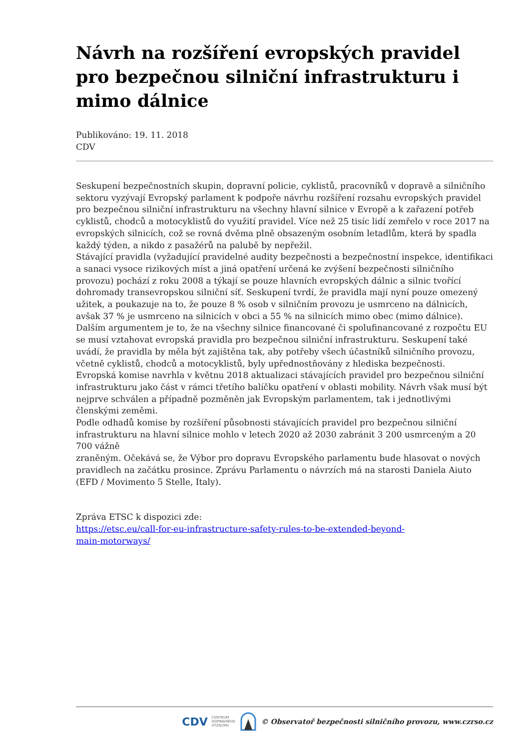Návrh na rozšíření evropských pravidel pro bezpečnou silniční infrastrukturu i mimo dálnice
Publikováno: 19. 11. 2018
CDV
Seskupení bezpečnostních skupin, dopravní policie, cyklistů, pracovníků v dopravě a silničního sektoru vyzývají Evropský parlament k podpoře návrhu rozšíření rozsahu evropských pravidel pro bezpečnou silniční infrastrukturu na všechny hlavní silnice v Evropě a k zařazení potřeb cyklistů, chodců a motocyklistů do využití pravidel. Více než 25 tisíc lidí zemřelo v roce 2017 na evropských silnicích, což se rovná dvěma plně obsazeným osobním letadlům, která by spadla každý týden, a nikdo z pasažérů na palubě by nepřežil.
Stávající pravidla (vyžadující pravidelné audity bezpečnosti a bezpečnostní inspekce, identifikaci a sanaci vysoce rizikových míst a jiná opatření určená ke zvýšení bezpečnosti silničního provozu) pochází z roku 2008 a týkají se pouze hlavních evropských dálnic a silnic tvořící dohromady transevropskou silniční síť. Seskupení tvrdí, že pravidla mají nyní pouze omezený užitek, a poukazuje na to, že pouze 8 % osob v silničním provozu je usmrceno na dálnicích, avšak 37 % je usmrceno na silnicích v obci a 55 % na silnicích mimo obec (mimo dálnice). Dalším argumentem je to, že na všechny silnice financované či spolufinancované z rozpočtu EU se musí vztahovat evropská pravidla pro bezpečnou silniční infrastrukturu. Seskupení také uvádí, že pravidla by měla být zajištěna tak, aby potřeby všech účastníků silničního provozu, včetně cyklistů, chodců a motocyklistů, byly upřednostňovány z hlediska bezpečnosti.
Evropská komise navrhla v květnu 2018 aktualizaci stávajících pravidel pro bezpečnou silniční infrastrukturu jako část v rámci třetího balíčku opatření v oblasti mobility. Návrh však musí být nejprve schválen a případně pozměněn jak Evropským parlamentem, tak i jednotlivými členskými zeměmi.
Podle odhadů komise by rozšíření působnosti stávajících pravidel pro bezpečnou silniční infrastrukturu na hlavní silnice mohlo v letech 2020 až 2030 zabránit 3 200 usmrceným a 20 700 vážně
zraněným. Očekává se, že Výbor pro dopravu Evropského parlamentu bude hlasovat o nových pravidlech na začátku prosince. Zprávu Parlamentu o návrzích má na starosti Daniela Aiuto (EFD / Movimento 5 Stelle, Italy).
Zpráva ETSC k dispozici zde:
https://etsc.eu/call-for-eu-infrastructure-safety-rules-to-be-extended-beyond-
main-motorways/
CDV CENTRUM
DOPRAVNÍHO
VÝZKUMU © Observatoř bezpečnosti silničního provozu, www.czrso.cz